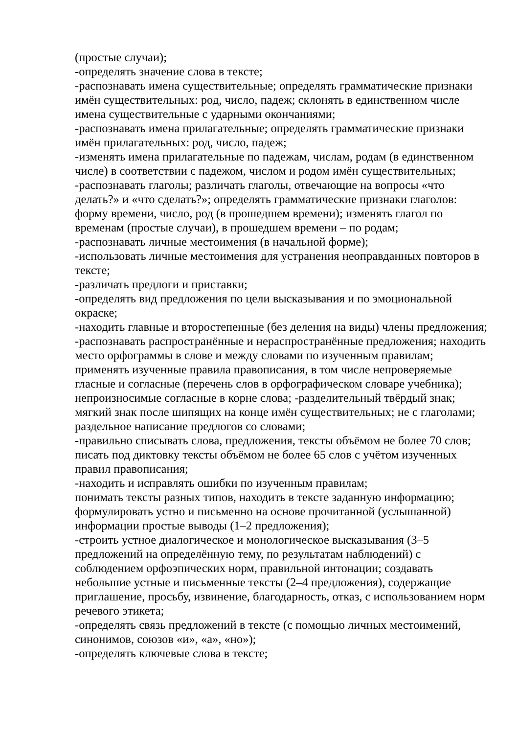(простые случаи);
-определять значение слова в тексте;
-распознавать имена существительные; определять грамматические признаки имён существительных: род, число, падеж; склонять в единственном числе имена существительные с ударными окончаниями;
-распознавать имена прилагательные; определять грамматические признаки имён прилагательных: род, число, падеж;
-изменять имена прилагательные по падежам, числам, родам (в единственном числе) в соответствии с падежом, числом и родом имён существительных;
-распознавать глаголы; различать глаголы, отвечающие на вопросы «что делать?» и «что сделать?»; определять грамматические признаки глаголов: форму времени, число, род (в прошедшем времени); изменять глагол по временам (простые случаи), в прошедшем времени – по родам;
-распознавать личные местоимения (в начальной форме);
-использовать личные местоимения для устранения неоправданных повторов в тексте;
-различать предлоги и приставки;
-определять вид предложения по цели высказывания и по эмоциональной окраске;
-находить главные и второстепенные (без деления на виды) члены предложения;
-распознавать распространённые и нераспространённые предложения; находить место орфограммы в слове и между словами по изученным правилам; применять изученные правила правописания, в том числе непроверяемые гласные и согласные (перечень слов в орфографическом словаре учебника); непроизносимые согласные в корне слова; -разделительный твёрдый знак; мягкий знак после шипящих на конце имён существительных; не с глаголами; раздельное написание предлогов со словами;
-правильно списывать слова, предложения, тексты объёмом не более 70 слов; писать под диктовку тексты объёмом не более 65 слов с учётом изученных правил правописания;
-находить и исправлять ошибки по изученным правилам;
понимать тексты разных типов, находить в тексте заданную информацию; формулировать устно и письменно на основе прочитанной (услышанной) информации простые выводы (1–2 предложения);
-строить устное диалогическое и монологическое высказывания (3–5 предложений на определённую тему, по результатам наблюдений) с соблюдением орфоэпических норм, правильной интонации; создавать небольшие устные и письменные тексты (2–4 предложения), содержащие приглашение, просьбу, извинение, благодарность, отказ, с использованием норм речевого этикета;
-определять связь предложений в тексте (с помощью личных местоимений, синонимов, союзов «и», «а», «но»);
-определять ключевые слова в тексте;